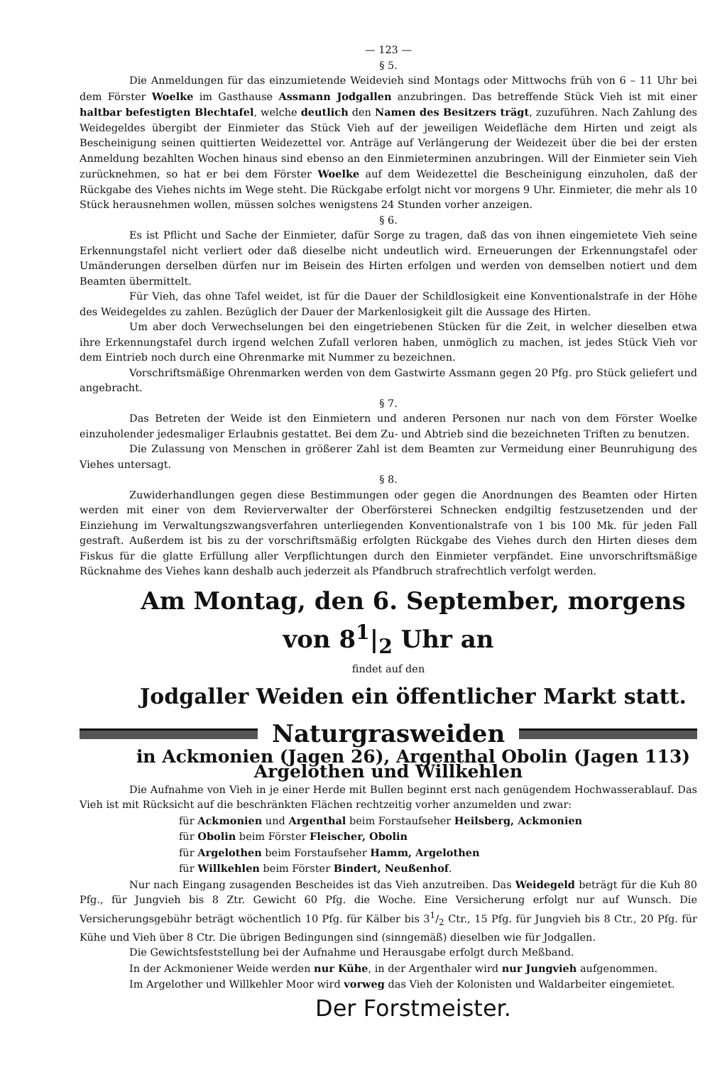— 123 —
§ 5.
Die Anmeldungen für das einzumietende Weidevieh sind Montags oder Mittwochs früh von 6 – 11 Uhr bei dem Förster Woelke im Gasthause Assmann Jodgallen anzubringen. Das betreffende Stück Vieh ist mit einer haltbar befestigten Blechtafel, welche deutlich den Namen des Besitzers trägt, zuzuführen. Nach Zahlung des Weidegeldes übergibt der Einmieter das Stück Vieh auf der jeweiligen Weidefläche dem Hirten und zeigt als Bescheinigung seinen quittierten Weidezettel vor. Anträge auf Verlängerung der Weidezeit über die bei der ersten Anmeldung bezahlten Wochen hinaus sind ebenso an den Einmieterminen anzubringen. Will der Einmieter sein Vieh zurücknehmen, so hat er bei dem Förster Woelke auf dem Weidezettel die Bescheinigung einzuholen, daß der Rückgabe des Viehes nichts im Wege steht. Die Rückgabe erfolgt nicht vor morgens 9 Uhr. Einmieter, die mehr als 10 Stück herausnehmen wollen, müssen solches wenigstens 24 Stunden vorher anzeigen.
§ 6.
Es ist Pflicht und Sache der Einmieter, dafür Sorge zu tragen, daß das von ihnen eingemietete Vieh seine Erkennungstafel nicht verliert oder daß dieselbe nicht undeutlich wird. Erneuerungen der Erkennungstafel oder Umänderungen derselben dürfen nur im Beisein des Hirten erfolgen und werden von demselben notiert und dem Beamten übermittelt.
Für Vieh, das ohne Tafel weidet, ist für die Dauer der Schildlosigkeit eine Konventionalstrafe in der Höhe des Weidegeldes zu zahlen. Bezüglich der Dauer der Markenlosigkeit gilt die Aussage des Hirten.
Um aber doch Verwechselungen bei den eingetriebenen Stücken für die Zeit, in welcher dieselben etwa ihre Erkennungstafel durch irgend welchen Zufall verloren haben, unmöglich zu machen, ist jedes Stück Vieh vor dem Eintrieb noch durch eine Ohrenmarke mit Nummer zu bezeichnen.
Vorschriftsmäßige Ohrenmarken werden von dem Gastwirte Assmann gegen 20 Pfg. pro Stück geliefert und angebracht.
§ 7.
Das Betreten der Weide ist den Einmietern und anderen Personen nur nach von dem Förster Woelke einzuholender jedesmaliger Erlaubnis gestattet. Bei dem Zu- und Abtrieb sind die bezeichneten Triften zu benutzen.
Die Zulassung von Menschen in größerer Zahl ist dem Beamten zur Vermeidung einer Beunruhigung des Viehes untersagt.
§ 8.
Zuwiderhandlungen gegen diese Bestimmungen oder gegen die Anordnungen des Beamten oder Hirten werden mit einer von dem Revierverwalter der Oberförsterei Schnecken endgiltig festzusetzenden und der Einziehung im Verwaltungszwangsverfahren unterliegenden Konventionalstrafe von 1 bis 100 Mk. für jeden Fall gestraft. Außerdem ist bis zu der vorschriftsmäßig erfolgten Rückgabe des Viehes durch den Hirten dieses dem Fiskus für die glatte Erfüllung aller Verpflichtungen durch den Einmieter verpfändet. Eine unvorschriftsmäßige Rücknahme des Viehes kann deshalb auch jederzeit als Pfandbruch strafrechtlich verfolgt werden.
Am Montag, den 6. September, morgens von 8<sup>1</sup>|<sub>2</sub> Uhr an
findet auf den
Jodgaller Weiden ein öffentlicher Markt statt.
Naturgrasweiden
in Ackmonien (Jagen 26), Argenthal Obolin (Jagen 113) Argelothen und Willkehlen
Die Aufnahme von Vieh in je einer Herde mit Bullen beginnt erst nach genügendem Hochwasserablauf. Das Vieh ist mit Rücksicht auf die beschränkten Flächen rechtzeitig vorher anzumelden und zwar:
für Ackmonien und Argenthal beim Forstaufseher Heilsberg, Ackmonien
für Obolin beim Förster Fleischer, Obolin
für Argelothen beim Forstaufseher Hamm, Argelothen
für Willkehlen beim Förster Bindert, Neußenhof.
Nur nach Eingang zusagenden Bescheides ist das Vieh anzutreiben. Das Weidegeld beträgt für die Kuh 80 Pfg., für Jungvieh bis 8 Ztr. Gewicht 60 Pfg. die Woche. Eine Versicherung erfolgt nur auf Wunsch. Die Versicherungsgebühr beträgt wöchentlich 10 Pfg. für Kälber bis 31/2 Ctr., 15 Pfg. für Jungvieh bis 8 Ctr., 20 Pfg. für Kühe und Vieh über 8 Ctr. Die übrigen Bedingungen sind (sinngemäß) dieselben wie für Jodgallen.
Die Gewichtsfeststellung bei der Aufnahme und Herausgabe erfolgt durch Meßband.
In der Ackmoniener Weide werden nur Kühe, in der Argenthaler wird nur Jungvieh aufgenommen.
Im Argelother und Willkehler Moor wird vorweg das Vieh der Kolonisten und Waldarbeiter eingemietet.
Der Forstmeister.